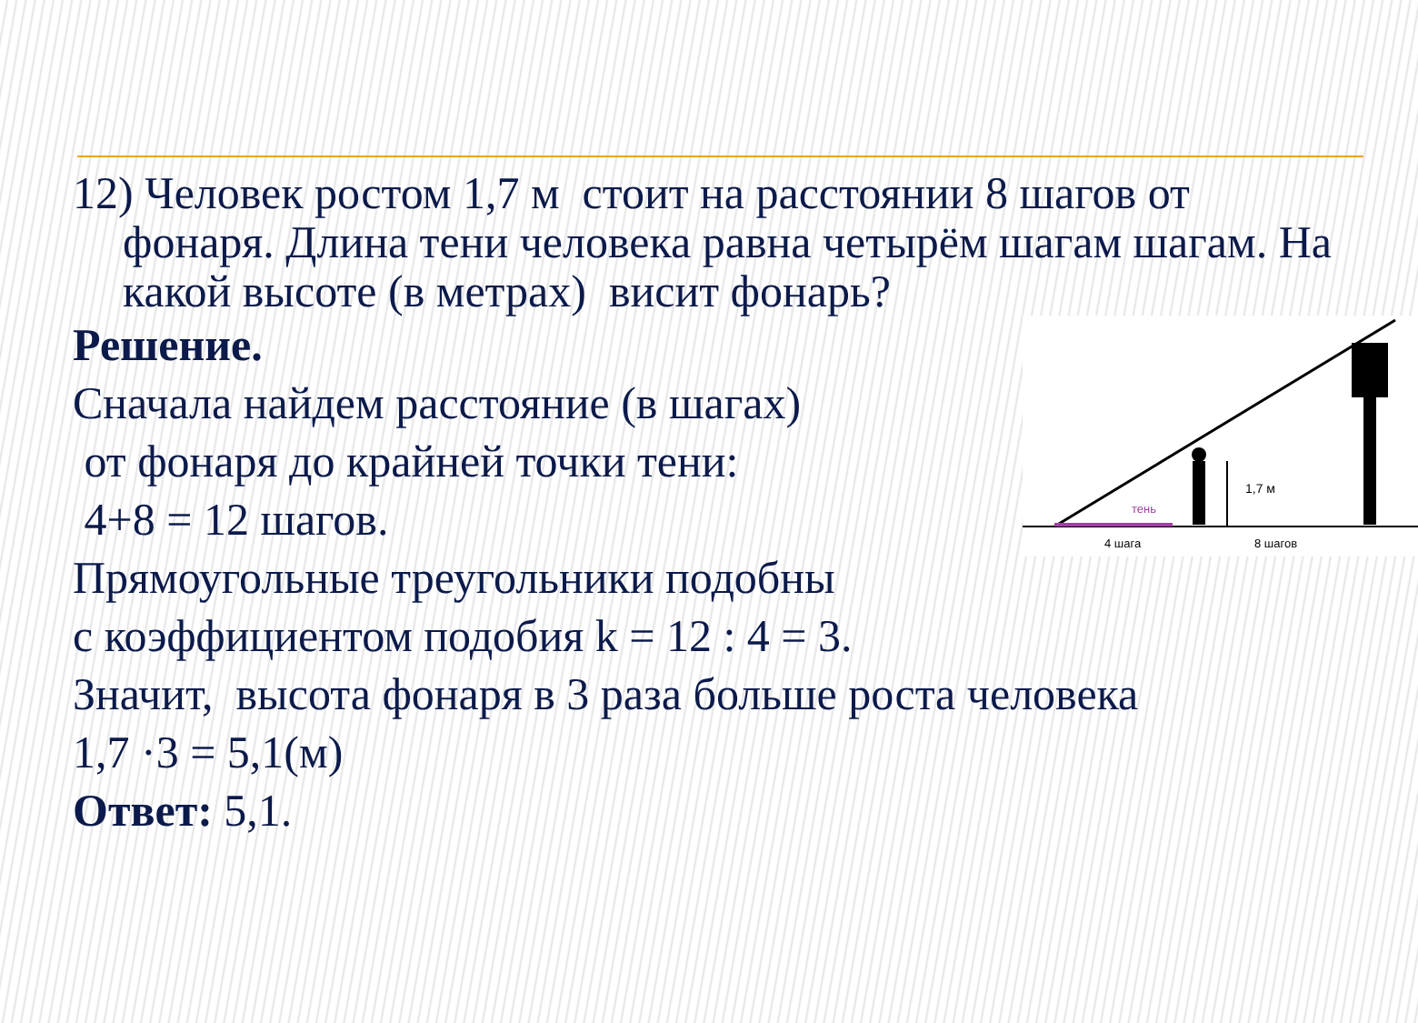12) Человек ростом 1,7 м стоит на расстоянии 8 шагов от фонаря. Длина тени человека равна четырём шагам шагам. На какой высоте (в метрах) висит фонарь?
1,7 м
тень
4 шага
8 шагов
Решение.
Сначала найдем расстояние (в шагах)
от фонаря до крайней точки тени:
4+8 = 12 шагов.
Прямоугольные треугольники подобны
с коэффициентом подобия k = 12 : 4 = 3.
Значит, высота фонаря в 3 раза больше роста человека
1,7 ·3 = 5,1(м)
Ответ: 5,1.